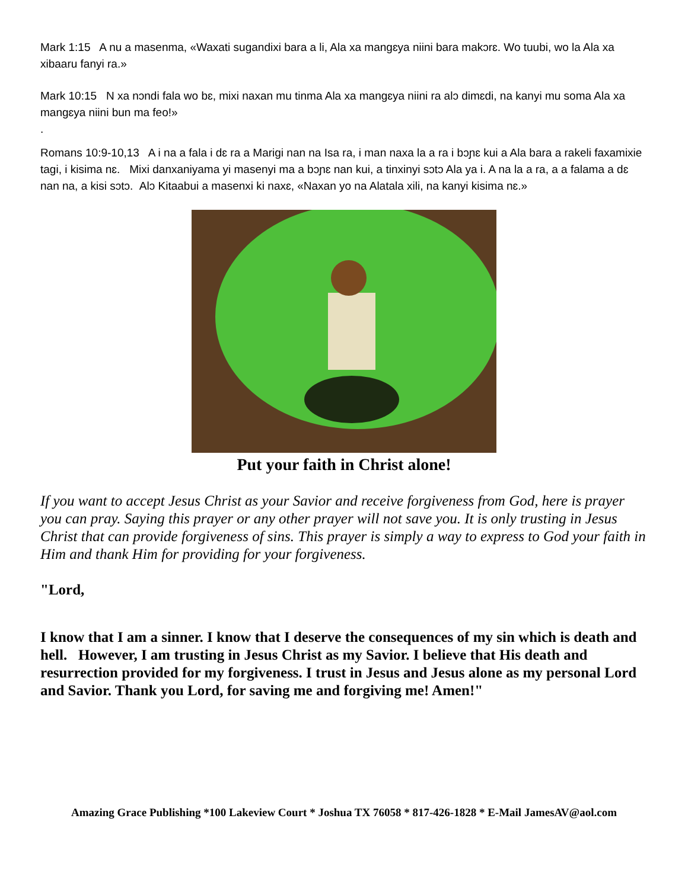Mark 1:15 A nu a masenma, «Waxati sugandixi bara a li, Ala xa mangɛya niini bara makɔrɛ. Wo tuubi, wo la Ala xa xibaaru fanyi ra.»
Mark 10:15 N xa nɔndi fala wo bɛ, mixi naxan mu tinma Ala xa mangɛya niini ra alɔ dimɛdi, na kanyi mu soma Ala xa mangɛya niini bun ma feo!»
.
Romans 10:9-10,13 A i na a fala i dɛ ra a Marigi nan na Isa ra, i man naxa la a ra i bɔɲɛ kui a Ala bara a rakeli faxamixie tagi, i kisima nɛ. Mixi danxaniyama yi masenyi ma a bɔɲɛ nan kui, a tinxinyi sɔtɔ Ala ya i. A na la a ra, a a falama a dɛ nan na, a kisi sɔtɔ. Alɔ Kitaabui a masenxi ki naxɛ, «Naxan yo na Alatala xili, na kanyi kisima nɛ.»
Put your faith in Christ alone!
If you want to accept Jesus Christ as your Savior and receive forgiveness from God, here is prayer you can pray. Saying this prayer or any other prayer will not save you. It is only trusting in Jesus Christ that can provide forgiveness of sins. This prayer is simply a way to express to God your faith in Him and thank Him for providing for your forgiveness.
"Lord,
I know that I am a sinner. I know that I deserve the consequences of my sin which is death and hell. However, I am trusting in Jesus Christ as my Savior. I believe that His death and resurrection provided for my forgiveness. I trust in Jesus and Jesus alone as my personal Lord and Savior. Thank you Lord, for saving me and forgiving me! Amen!"
Amazing Grace Publishing *100 Lakeview Court * Joshua TX 76058 * 817-426-1828 * E-Mail JamesAV@aol.com